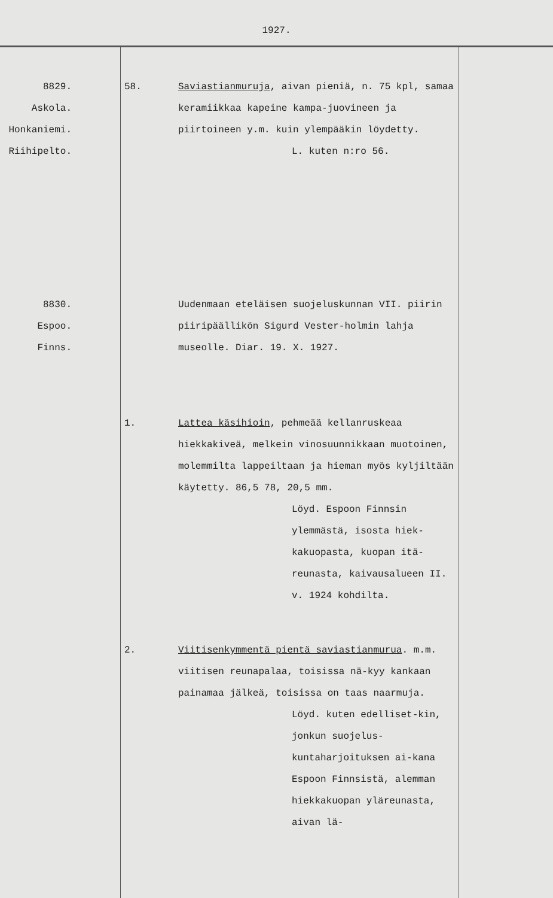1927.
8829.
Askola.
Honkaniemi.
Riihipelto.
58. Saviastianmuruja, aivan pieniä, n. 75 kpl, samaa keramiikkaa kapeine kampa-juovineen ja piirtoineen y.m. kuin ylempääkin löydetty.
L. kuten n:ro 56.
8830.
Espoo.
Finns.
Uudenmaan eteläisen suojeluskunnan VII. piirin piiripäällikön Sigurd Vester-holmin lahja museolle. Diar. 19. X. 1927.
1. Lattea käsihioin, pehmeää kellanruskeaa hiekkakiveä, melkein vinosuunnikkaan muotoinen, molemmilta lappeiltaan ja hieman myös kyljiltään käytetty. 86,5 78, 20,5 mm.
Löyd. Espoon Finnsin ylemmästä, isosta hiek-kakuopasta, kuopan itä-reunasta, kaivausalueen II. v. 1924 kohdilta.
2. Viitisenkymmentä pientä saviastianmurua. m.m. viitisen reunapalaa, toisissa nä-kyy kankaan painamaa jälkeä, toisissa on taas naarmuja.
Löyd. kuten edelliset-kin, jonkun suojelus-kuntaharjoituksen ai-kana Espoon Finnsistä, alemman hiekkakuopan yläreunasta, aivan lä-